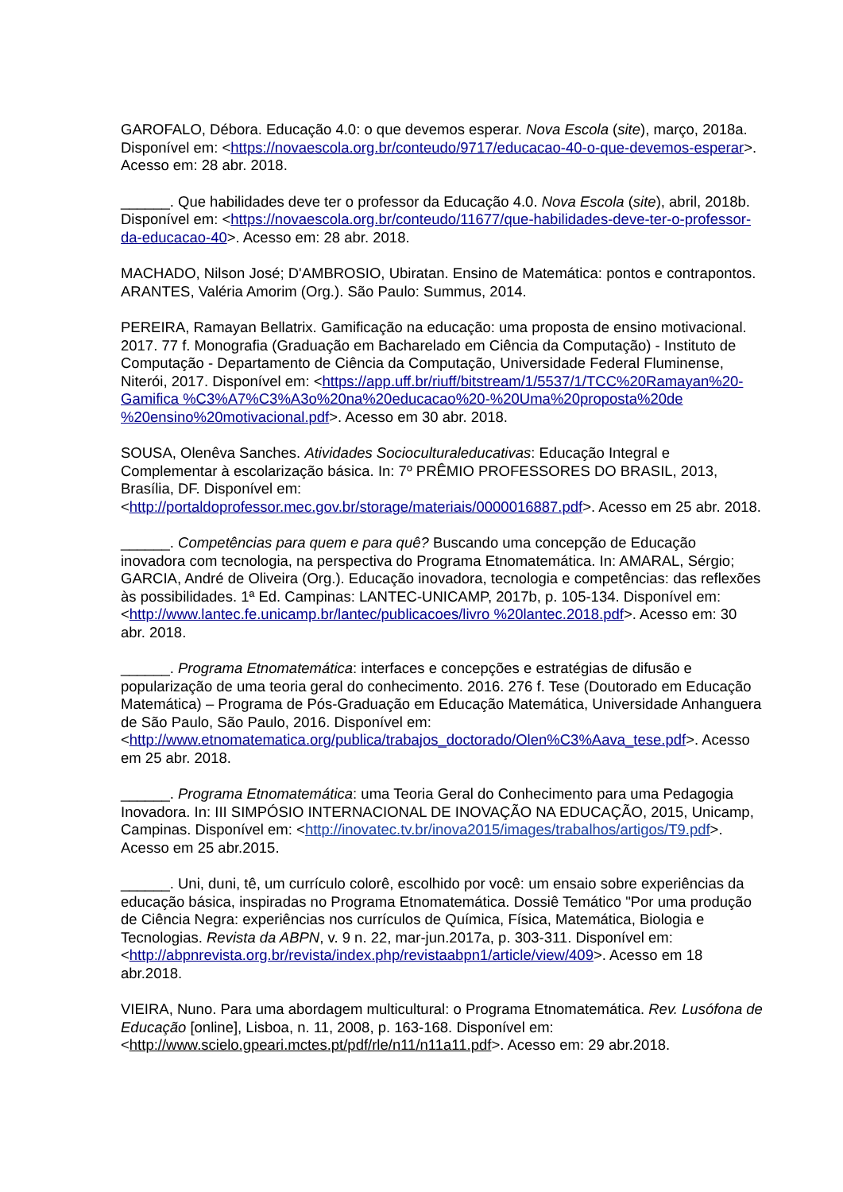GAROFALO, Débora. Educação 4.0: o que devemos esperar. Nova Escola (site), março, 2018a. Disponível em: <https://novaescola.org.br/conteudo/9717/educacao-40-o-que-devemos-esperar>. Acesso em: 28 abr. 2018.
______. Que habilidades deve ter o professor da Educação 4.0. Nova Escola (site), abril, 2018b. Disponível em: <https://novaescola.org.br/conteudo/11677/que-habilidades-deve-ter-o-professor-da-educacao-40>. Acesso em: 28 abr. 2018.
MACHADO, Nilson José; D'AMBROSIO, Ubiratan. Ensino de Matemática: pontos e contrapontos. ARANTES, Valéria Amorim (Org.). São Paulo: Summus, 2014.
PEREIRA, Ramayan Bellatrix. Gamificação na educação: uma proposta de ensino motivacional. 2017. 77 f. Monografia (Graduação em Bacharelado em Ciência da Computação) - Instituto de Computação - Departamento de Ciência da Computação, Universidade Federal Fluminense, Niterói, 2017. Disponível em: <https://app.uff.br/riuff/bitstream/1/5537/1/TCC%20Ramayan%20-Gamifica %C3%A7%C3%A3o%20na%20educacao%20-%20Uma%20proposta%20de %20ensino%20motivacional.pdf>. Acesso em 30 abr. 2018.
SOUSA, Olenêva Sanches. Atividades Socioculturaleducativas: Educação Integral e Complementar à escolarização básica. In: 7º PRÊMIO PROFESSORES DO BRASIL, 2013, Brasília, DF. Disponível em: <http://portaldoprofessor.mec.gov.br/storage/materiais/0000016887.pdf>. Acesso em 25 abr. 2018.
______. Competências para quem e para quê? Buscando uma concepção de Educação inovadora com tecnologia, na perspectiva do Programa Etnomatemática. In: AMARAL, Sérgio; GARCIA, André de Oliveira (Org.). Educação inovadora, tecnologia e competências: das reflexões às possibilidades. 1ª Ed. Campinas: LANTEC-UNICAMP, 2017b, p. 105-134. Disponível em: <http://www.lantec.fe.unicamp.br/lantec/publicacoes/livro %20lantec.2018.pdf>. Acesso em: 30 abr. 2018.
______. Programa Etnomatemática: interfaces e concepções e estratégias de difusão e popularização de uma teoria geral do conhecimento. 2016. 276 f. Tese (Doutorado em Educação Matemática) – Programa de Pós-Graduação em Educação Matemática, Universidade Anhanguera de São Paulo, São Paulo, 2016. Disponível em: <http://www.etnomatematica.org/publica/trabajos_doctorado/Olen%C3%Aava_tese.pdf>. Acesso em 25 abr. 2018.
______. Programa Etnomatemática: uma Teoria Geral do Conhecimento para uma Pedagogia Inovadora. In: III SIMPÓSIO INTERNACIONAL DE INOVAÇÃO NA EDUCAÇÃO, 2015, Unicamp, Campinas. Disponível em: <http://inovatec.tv.br/inova2015/images/trabalhos/artigos/T9.pdf>. Acesso em 25 abr.2015.
______. Uni, duni, tê, um currículo colorê, escolhido por você: um ensaio sobre experiências da educação básica, inspiradas no Programa Etnomatemática. Dossiê Temático "Por uma produção de Ciência Negra: experiências nos currículos de Química, Física, Matemática, Biologia e Tecnologias. Revista da ABPN, v. 9 n. 22, mar-jun.2017a, p. 303-311. Disponível em: <http://abpnrevista.org.br/revista/index.php/revistaabpn1/article/view/409>. Acesso em 18 abr.2018.
VIEIRA, Nuno. Para uma abordagem multicultural: o Programa Etnomatemática. Rev. Lusófona de Educação [online], Lisboa, n. 11, 2008, p. 163-168. Disponível em: <http://www.scielo.gpeari.mctes.pt/pdf/rle/n11/n11a11.pdf>. Acesso em: 29 abr.2018.